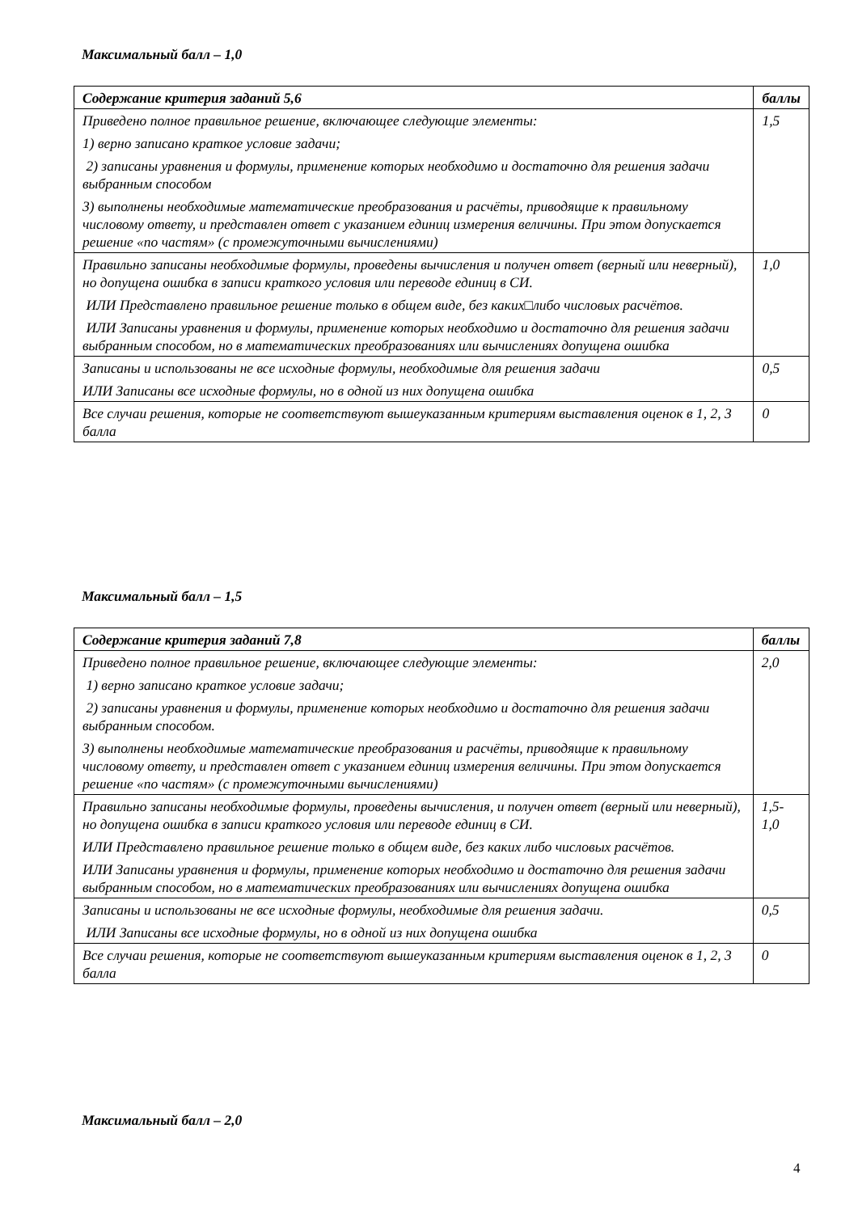Максимальный балл – 1,0
| Содержание критерия заданий 5,6 | баллы |
| --- | --- |
| Приведено полное правильное решение, включающее следующие элементы: 1) верно записано краткое условие задачи; 2) записаны уравнения и формулы, применение которых необходимо и достаточно для решения задачи выбранным способом 3) выполнены необходимые математические преобразования и расчёты, приводящие к правильному числовому ответу, и представлен ответ с указанием единиц измерения величины. При этом допускается решение «по частям» (с промежуточными вычислениями) | 1,5 |
| Правильно записаны необходимые формулы, проведены вычисления и получен ответ (верный или неверный), но допущена ошибка в записи краткого условия или переводе единиц в СИ. ИЛИ Представлено правильное решение только в общем виде, без каких□либо числовых расчётов. ИЛИ Записаны уравнения и формулы, применение которых необходимо и достаточно для решения задачи выбранным способом, но в математических преобразованиях или вычислениях допущена ошибка | 1,0 |
| Записаны и использованы не все исходные формулы, необходимые для решения задачи ИЛИ Записаны все исходные формулы, но в одной из них допущена ошибка | 0,5 |
| Все случаи решения, которые не соответствуют вышеуказанным критериям выставления оценок в 1, 2, 3 балла | 0 |
Максимальный балл – 1,5
| Содержание критерия заданий 7,8 | баллы |
| --- | --- |
| Приведено полное правильное решение, включающее следующие элементы: 1) верно записано краткое условие задачи; 2) записаны уравнения и формулы, применение которых необходимо и достаточно для решения задачи выбранным способом. 3) выполнены необходимые математические преобразования и расчёты, приводящие к правильному числовому ответу, и представлен ответ с указанием единиц измерения величины. При этом допускается решение «по частям» (с промежуточными вычислениями) | 2,0 |
| Правильно записаны необходимые формулы, проведены вычисления, и получен ответ (верный или неверный), но допущена ошибка в записи краткого условия или переводе единиц в СИ. ИЛИ Представлено правильное решение только в общем виде, без каких либо числовых расчётов. ИЛИ Записаны уравнения и формулы, применение которых необходимо и достаточно для решения задачи выбранным способом, но в математических преобразованиях или вычислениях допущена ошибка | 1,5-1,0 |
| Записаны и использованы не все исходные формулы, необходимые для решения задачи. ИЛИ Записаны все исходные формулы, но в одной из них допущена ошибка | 0,5 |
| Все случаи решения, которые не соответствуют вышеуказанным критериям выставления оценок в 1, 2, 3 балла | 0 |
Максимальный балл – 2,0
4